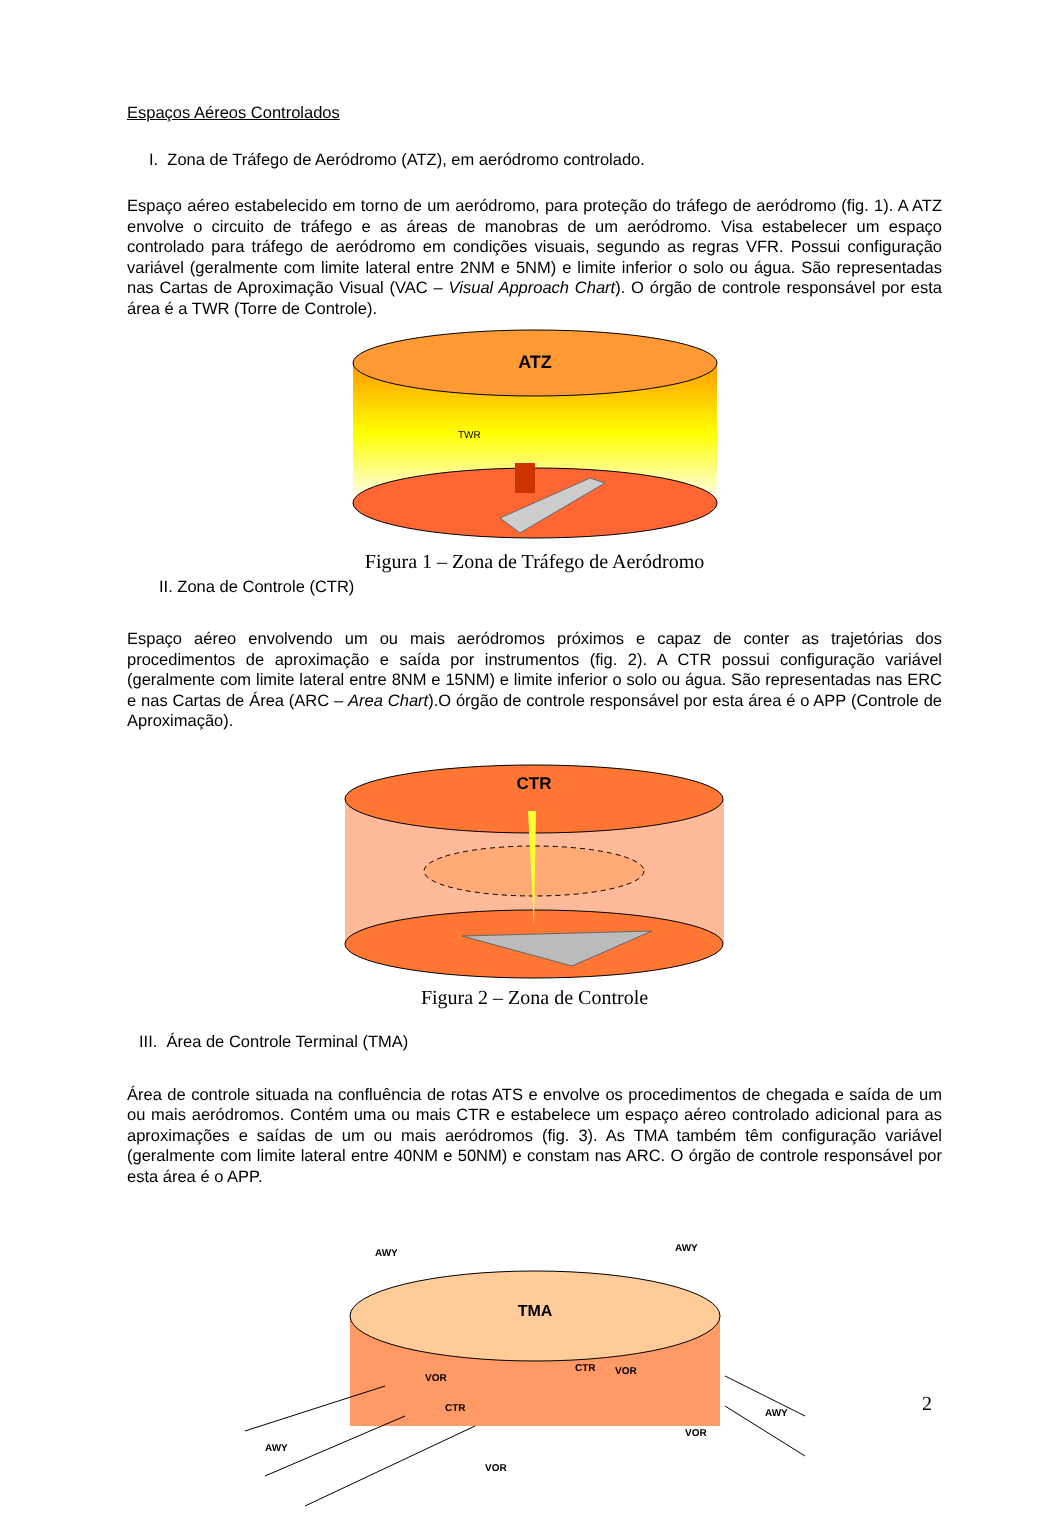Espaços Aéreos Controlados
I. Zona de Tráfego de Aeródromo (ATZ), em aeródromo controlado.
Espaço aéreo estabelecido em torno de um aeródromo, para proteção do tráfego de aeródromo (fig. 1). A ATZ envolve o circuito de tráfego e as áreas de manobras de um aeródromo. Visa estabelecer um espaço controlado para tráfego de aeródromo em condições visuais, segundo as regras VFR. Possui configuração variável (geralmente com limite lateral entre 2NM e 5NM) e limite inferior o solo ou água. São representadas nas Cartas de Aproximação Visual (VAC – Visual Approach Chart). O órgão de controle responsável por esta área é a TWR (Torre de Controle).
ATZ
TWR
Figura 1 – Zona de Tráfego de Aeródromo
II. Zona de Controle (CTR)
Espaço aéreo envolvendo um ou mais aeródromos próximos e capaz de conter as trajetórias dos procedimentos de aproximação e saída por instrumentos (fig. 2). A CTR possui configuração variável (geralmente com limite lateral entre 8NM e 15NM) e limite inferior o solo ou água. São representadas nas ERC e nas Cartas de Área (ARC – Area Chart).O órgão de controle responsável por esta área é o APP (Controle de Aproximação).
CTR
Figura 2 – Zona de Controle
III. Área de Controle Terminal (TMA)
Área de controle situada na confluência de rotas ATS e envolve os procedimentos de chegada e saída de um ou mais aeródromos. Contém uma ou mais CTR e estabelece um espaço aéreo controlado adicional para as aproximações e saídas de um ou mais aeródromos (fig. 3). As TMA também têm configuração variável (geralmente com limite lateral entre 40NM e 50NM) e constam nas ARC. O órgão de controle responsável por esta área é o APP.
TMA
AWY
AWY
VOR
CTR
CTR
VOR
VOR
VOR
AWY
AWY
2